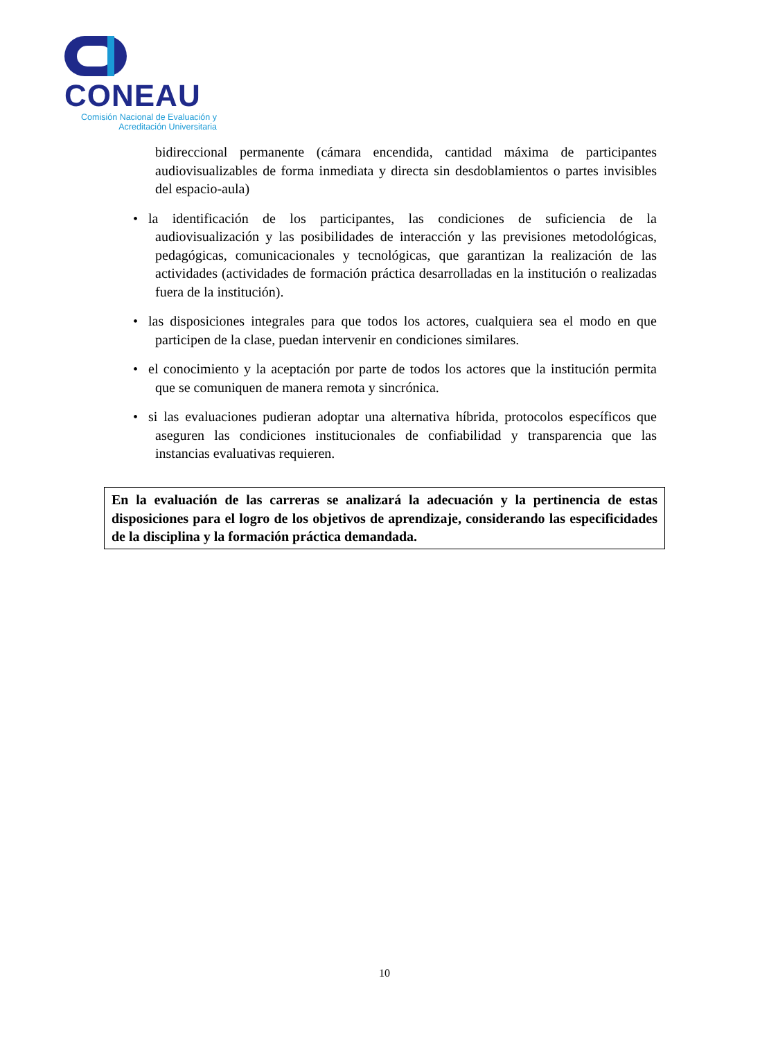CONEAU
Comisión Nacional de Evaluación y
Acreditación Universitaria
bidireccional permanente (cámara encendida, cantidad máxima de participantes audiovisualizables de forma inmediata y directa sin desdoblamientos o partes invisibles del espacio-aula)
• la identificación de los participantes, las condiciones de suficiencia de la audiovisualización y las posibilidades de interacción y las previsiones metodológicas, pedagógicas, comunicacionales y tecnológicas, que garantizan la realización de las actividades (actividades de formación práctica desarrolladas en la institución o realizadas fuera de la institución).
• las disposiciones integrales para que todos los actores, cualquiera sea el modo en que participen de la clase, puedan intervenir en condiciones similares.
• el conocimiento y la aceptación por parte de todos los actores que la institución permita que se comuniquen de manera remota y sincrónica.
• si las evaluaciones pudieran adoptar una alternativa híbrida, protocolos específicos que aseguren las condiciones institucionales de confiabilidad y transparencia que las instancias evaluativas requieren.
En la evaluación de las carreras se analizará la adecuación y la pertinencia de estas disposiciones para el logro de los objetivos de aprendizaje, considerando las especificidades de la disciplina y la formación práctica demandada.
10